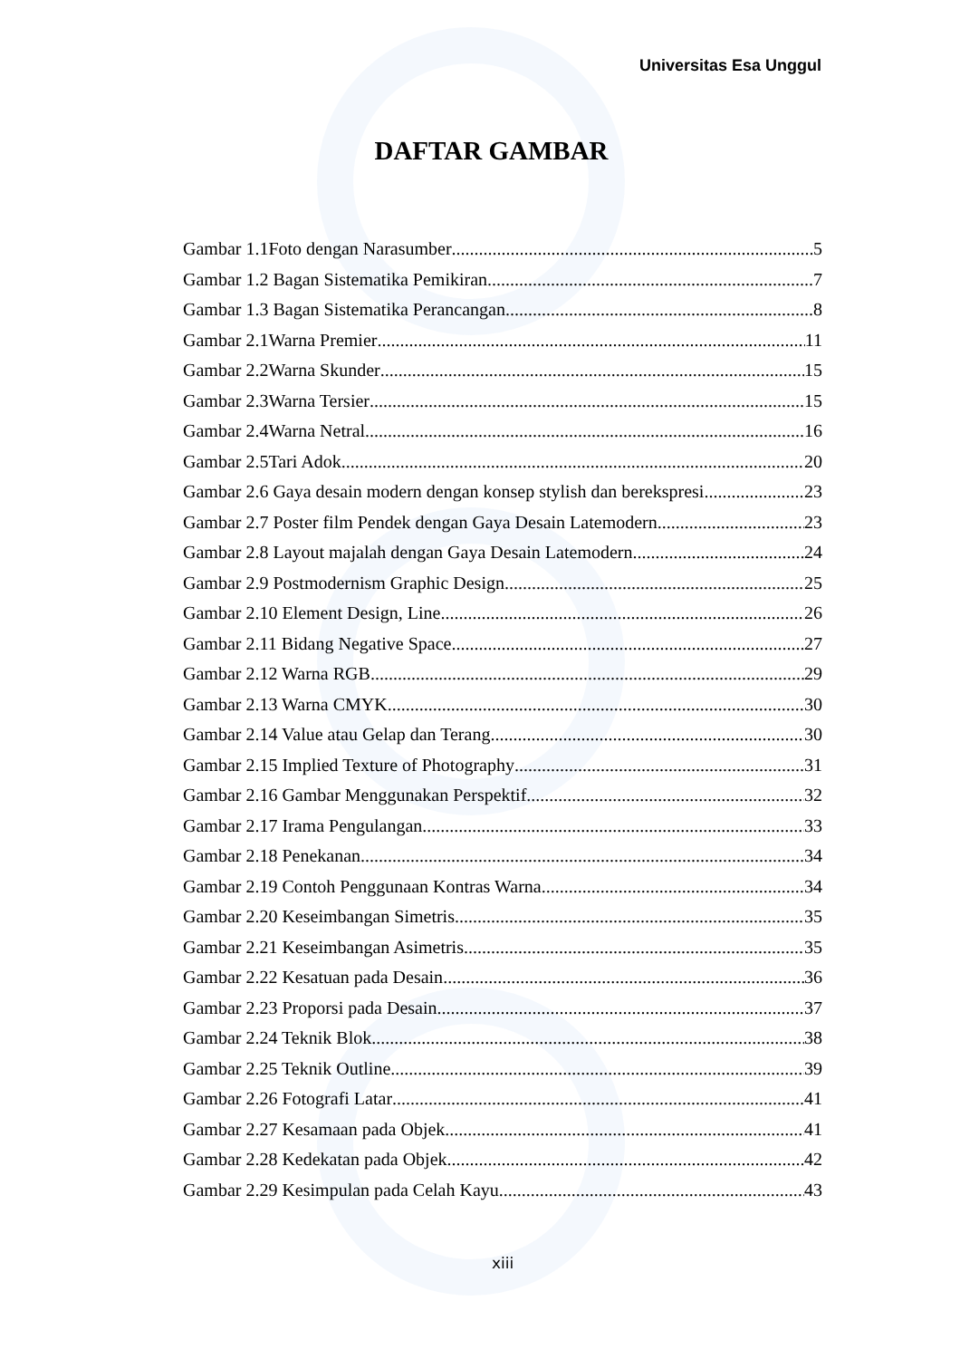Universitas Esa Unggul
DAFTAR GAMBAR
Gambar 1.1Foto dengan Narasumber 5
Gambar 1.2 Bagan Sistematika Pemikiran 7
Gambar 1.3 Bagan Sistematika Perancangan 8
Gambar 2.1Warna Premier 11
Gambar 2.2Warna Skunder 15
Gambar 2.3Warna Tersier 15
Gambar 2.4Warna Netral 16
Gambar 2.5Tari Adok 20
Gambar 2.6 Gaya desain modern dengan konsep stylish dan berekspresi 23
Gambar 2.7 Poster film Pendek dengan Gaya Desain Latemodern 23
Gambar 2.8 Layout majalah dengan Gaya Desain Latemodern 24
Gambar 2.9 Postmodernism Graphic Design 25
Gambar 2.10 Element Design, Line 26
Gambar 2.11 Bidang Negative Space 27
Gambar 2.12 Warna RGB 29
Gambar 2.13 Warna CMYK 30
Gambar 2.14 Value atau Gelap dan Terang 30
Gambar 2.15 Implied Texture of Photography 31
Gambar 2.16 Gambar Menggunakan Perspektif 32
Gambar 2.17 Irama Pengulangan 33
Gambar 2.18 Penekanan 34
Gambar 2.19 Contoh Penggunaan Kontras Warna 34
Gambar 2.20 Keseimbangan Simetris 35
Gambar 2.21 Keseimbangan Asimetris 35
Gambar 2.22 Kesatuan pada Desain 36
Gambar 2.23 Proporsi pada Desain 37
Gambar 2.24 Teknik Blok 38
Gambar 2.25 Teknik Outline 39
Gambar 2.26 Fotografi Latar 41
Gambar 2.27 Kesamaan pada Objek 41
Gambar 2.28 Kedekatan pada Objek 42
Gambar 2.29 Kesimpulan pada Celah Kayu 43
xiii